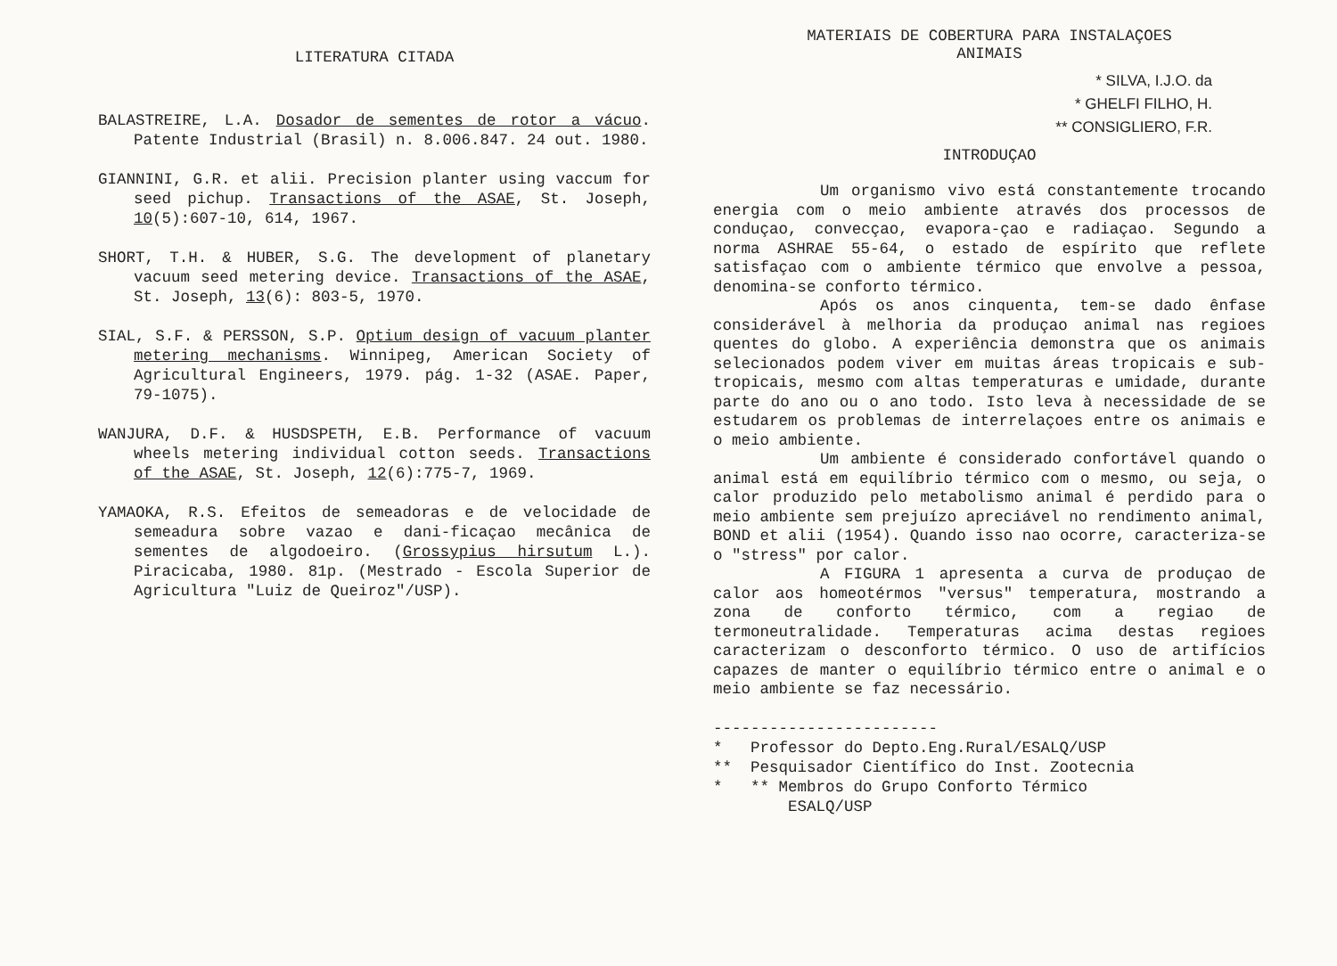LITERATURA CITADA
BALASTREIRE, L.A. Dosador de sementes de rotor a vácuo. Patente Industrial (Brasil) n. 8.006.847. 24 out. 1980.
GIANNINI, G.R. et alii. Precision planter using vaccum for seed pichup. Transactions of the ASAE, St. Joseph, 10(5):607-10, 614, 1967.
SHORT, T.H. & HUBER, S.G. The development of planetary vacuum seed metering device. Transactions of the ASAE, St. Joseph, 13(6): 803-5, 1970.
SIAL, S.F. & PERSSON, S.P. Optium design of vacuum planter metering mechanisms. Winnipeg, American Society of Agricultural Engineers, 1979. pág. 1-32 (ASAE. Paper, 79-1075).
WANJURA, D.F. & HUSDSPETH, E.B. Performance of vacuum wheels metering individual cotton seeds. Transactions of the ASAE, St. Joseph, 12(6):775-7, 1969.
YAMAOKA, R.S. Efeitos de semeadoras e de velocidade de semeadura sobre vazao e dani-ficaçao mecânica de sementes de algodoeiro. (Grossypius hirsutum L.). Piracicaba, 1980. 81p. (Mestrado - Escola Superior de Agricultura "Luiz de Queiroz"/USP).
MATERIAIS DE COBERTURA PARA INSTALAÇOES
ANIMAIS
* SILVA, I.J.O. da
* GHELFI FILHO, H.
** CONSIGLIERO, F.R.
INTRODUÇAO
Um organismo vivo está constantemente trocando energia com o meio ambiente através dos processos de conduçao, convecçao, evapora-çao e radiaçao. Segundo a norma ASHRAE 55-64, o estado de espírito que reflete satisfaçao com o ambiente térmico que envolve a pessoa, denomina-se conforto térmico.
Após os anos cinquenta, tem-se dado ênfase considerável à melhoria da produçao animal nas regioes quentes do globo. A experiência demonstra que os animais selecionados podem viver em muitas áreas tropicais e sub-tropicais, mesmo com altas temperaturas e umidade, durante parte do ano ou o ano todo. Isto leva à necessidade de se estudarem os problemas de interrelaçoes entre os animais e o meio ambiente.
Um ambiente é considerado confortável quando o animal está em equilíbrio térmico com o mesmo, ou seja, o calor produzido pelo metabolismo animal é perdido para o meio ambiente sem prejuízo apreciável no rendimento animal, BOND et alii (1954). Quando isso nao ocorre, caracteriza-se o "stress" por calor.
A FIGURA 1 apresenta a curva de produçao de calor aos homeotérmos "versus" temperatura, mostrando a zona de conforto térmico, com a regiao de termoneutralidade. Temperaturas acima destas regioes caracterizam o desconforto térmico. O uso de artifícios capazes de manter o equilíbrio térmico entre o animal e o meio ambiente se faz necessário.
------------------------
* Professor do Depto.Eng.Rural/ESALQ/USP
** Pesquisador Científico do Inst. Zootecnia
* ** Membros do Grupo Conforto Térmico
ESALQ/USP